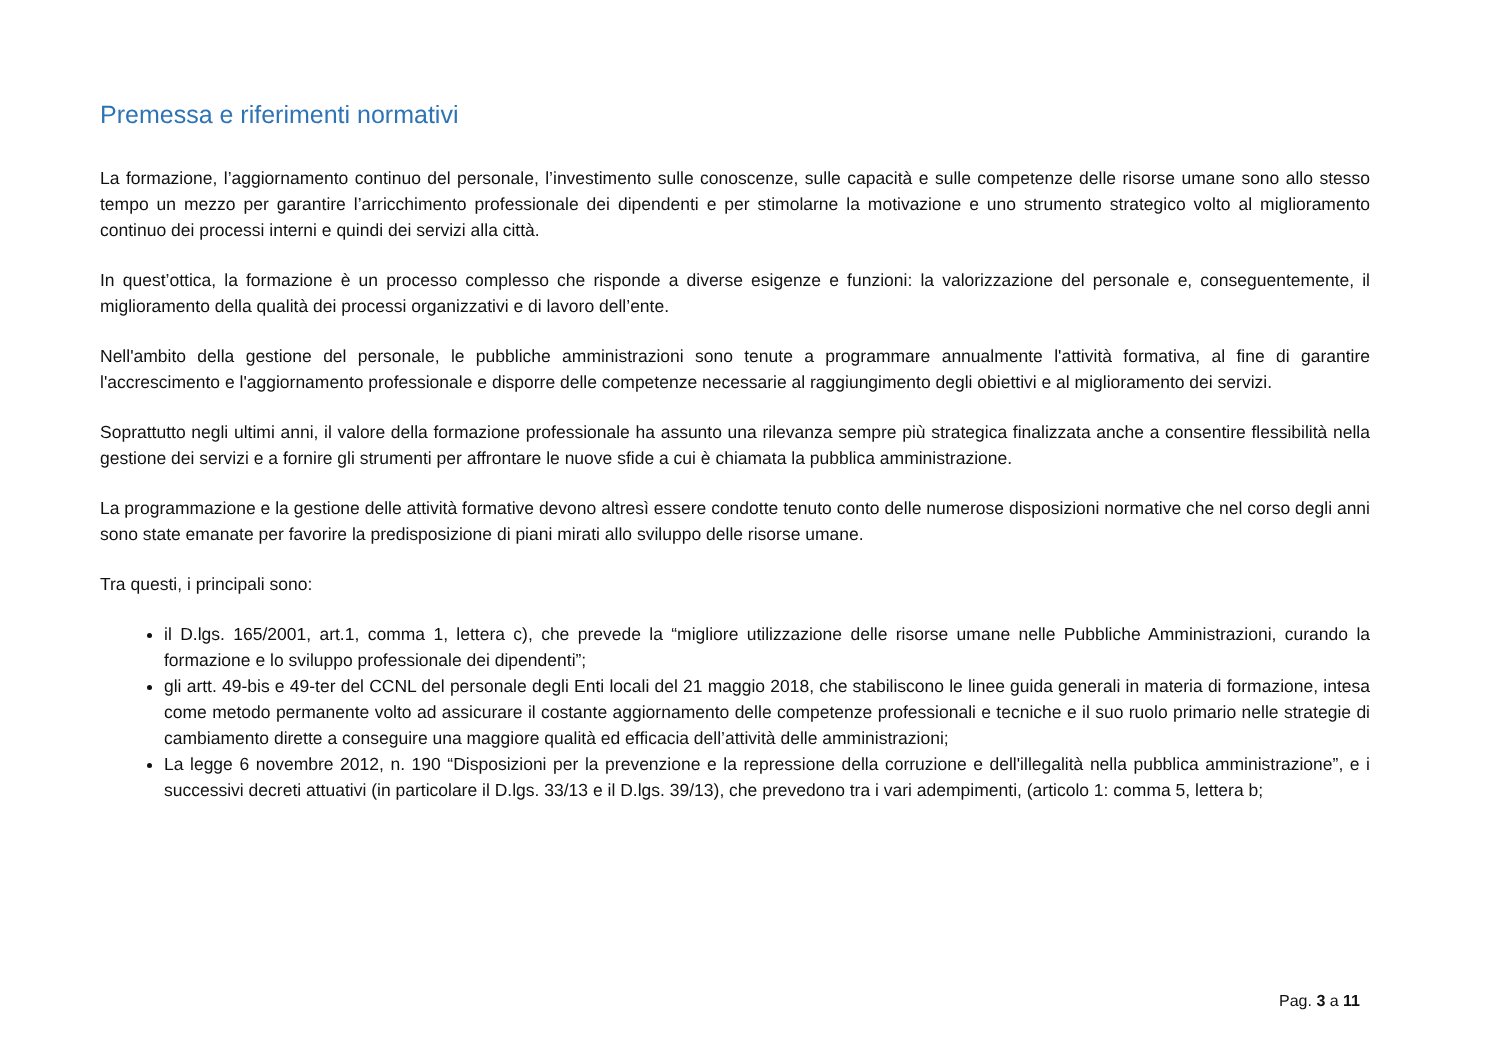Premessa e riferimenti normativi
La formazione, l’aggiornamento continuo del personale, l’investimento sulle conoscenze, sulle capacità e sulle competenze delle risorse umane sono allo stesso tempo un mezzo per garantire l’arricchimento professionale dei dipendenti e per stimolarne la motivazione e uno strumento strategico volto al miglioramento continuo dei processi interni e quindi dei servizi alla città.
In quest’ottica, la formazione è un processo complesso che risponde a diverse esigenze e funzioni: la valorizzazione del personale e, conseguentemente, il miglioramento della qualità dei processi organizzativi e di lavoro dell’ente.
Nell'ambito della gestione del personale, le pubbliche amministrazioni sono tenute a programmare annualmente l'attività formativa, al fine di garantire l'accrescimento e l'aggiornamento professionale e disporre delle competenze necessarie al raggiungimento degli obiettivi e al miglioramento dei servizi.
Soprattutto negli ultimi anni, il valore della formazione professionale ha assunto una rilevanza sempre più strategica finalizzata anche a consentire flessibilità nella gestione dei servizi e a fornire gli strumenti per affrontare le nuove sfide a cui è chiamata la pubblica amministrazione.
La programmazione e la gestione delle attività formative devono altresì essere condotte tenuto conto delle numerose disposizioni normative che nel corso degli anni sono state emanate per favorire la predisposizione di piani mirati allo sviluppo delle risorse umane.
Tra questi, i principali sono:
il D.lgs. 165/2001, art.1, comma 1, lettera c), che prevede la “migliore utilizzazione delle risorse umane nelle Pubbliche Amministrazioni, curando la formazione e lo sviluppo professionale dei dipendenti”;
gli artt. 49-bis e 49-ter del CCNL del personale degli Enti locali del 21 maggio 2018, che stabiliscono le linee guida generali in materia di formazione, intesa come metodo permanente volto ad assicurare il costante aggiornamento delle competenze professionali e tecniche e il suo ruolo primario nelle strategie di cambiamento dirette a conseguire una maggiore qualità ed efficacia dell’attività delle amministrazioni;
La legge 6 novembre 2012, n. 190 “Disposizioni per la prevenzione e la repressione della corruzione e dell'illegalità nella pubblica amministrazione”, e i successivi decreti attuativi (in particolare il D.lgs. 33/13 e il D.lgs. 39/13), che prevedono tra i vari adempimenti, (articolo 1: comma 5, lettera b;
Pag. 3 a 11